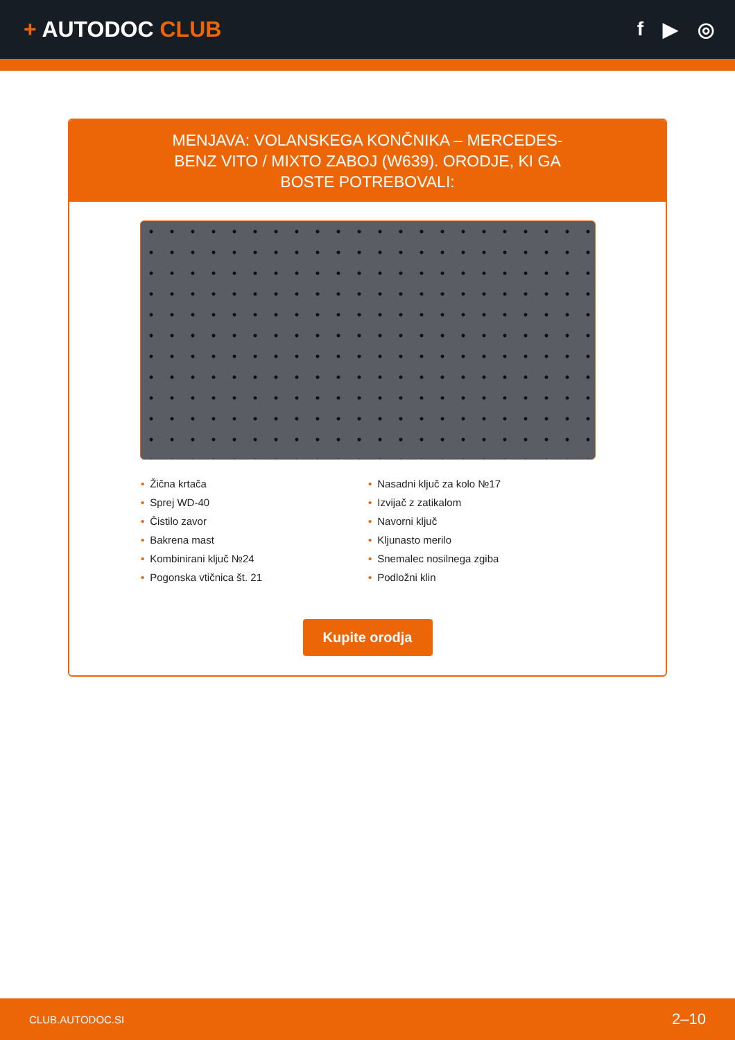+ AUTODOC CLUB f ▶ ◎
MENJAVA: VOLANSKEGA KONČNIKA – MERCEDES-BENZ VITO / MIXTO ZABOJ (W639). ORODJE, KI GA BOSTE POTREBOVALI:
• Žična krtača
• Sprej WD-40
• Čistilo zavor
• Bakrena mast
• Kombinirani ključ №24
• Pogonska vtičnica št. 21
• Nasadni ključ za kolo №17
• Izvijač z zatikalom
• Navorni ključ
• Kljunasto merilo
• Snemalec nosilnega zgiba
• Podložni klin
Kupite orodja
CLUB.AUTODOC.SI 2–10